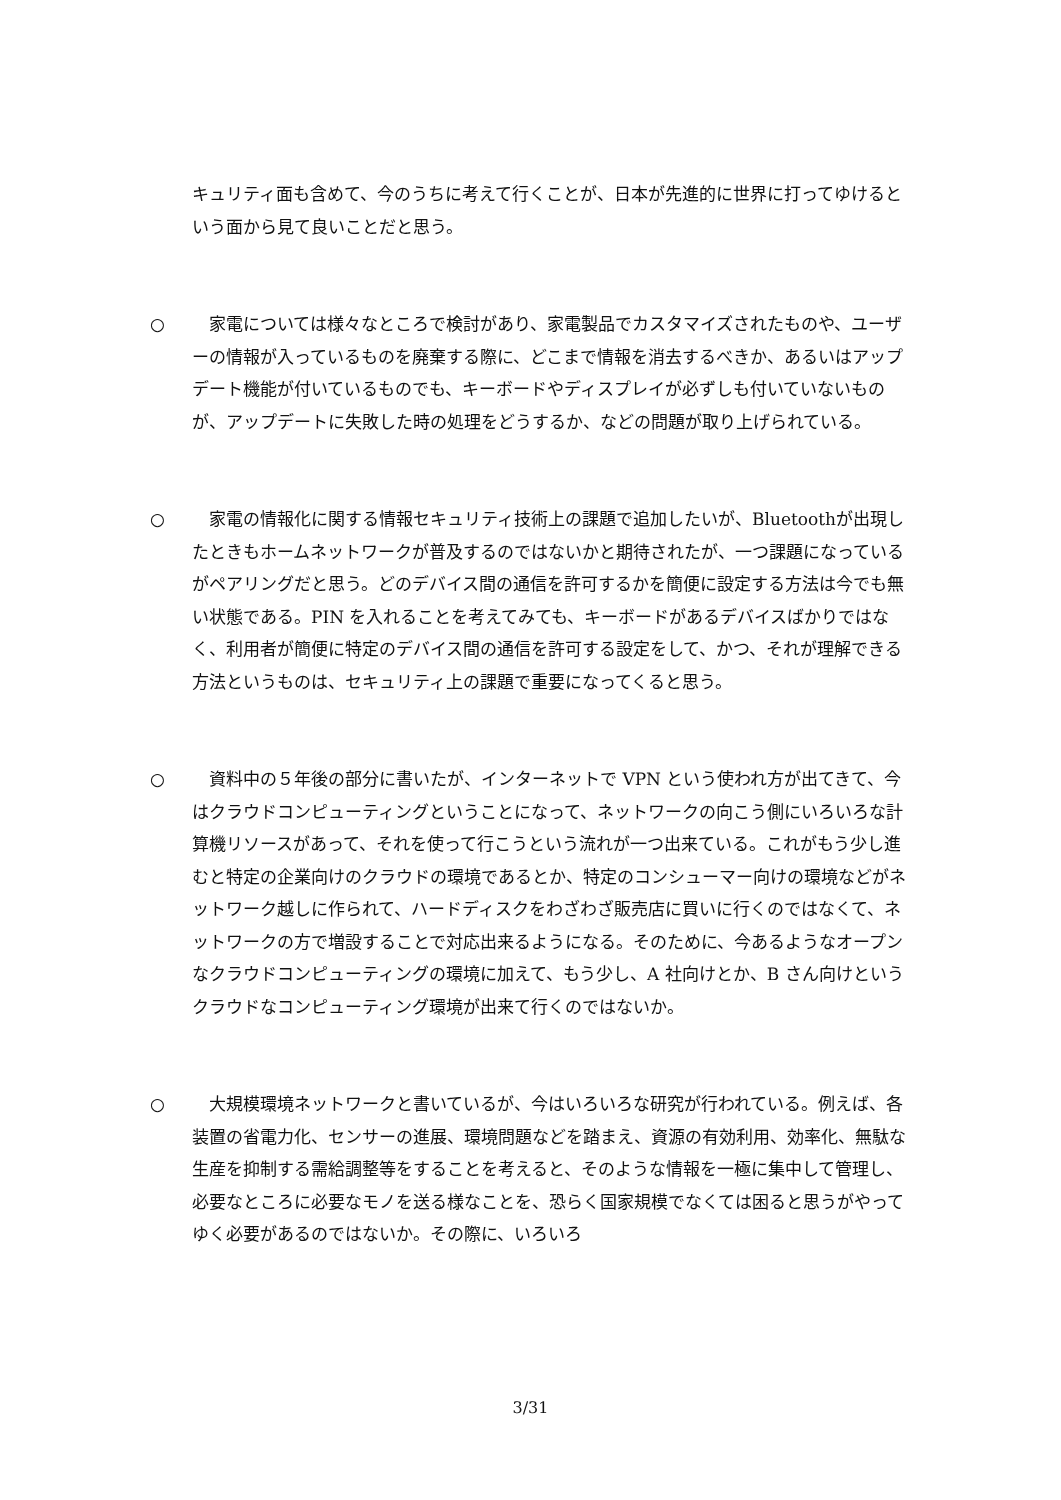キュリティ面も含めて、今のうちに考えて行くことが、日本が先進的に世界に打ってゆけるという面から見て良いことだと思う。
○　家電については様々なところで検討があり、家電製品でカスタマイズされたものや、ユーザーの情報が入っているものを廃棄する際に、どこまで情報を消去するべきか、あるいはアップデート機能が付いているものでも、キーボードやディスプレイが必ずしも付いていないものが、アップデートに失敗した時の処理をどうするか、などの問題が取り上げられている。
○　家電の情報化に関する情報セキュリティ技術上の課題で追加したいが、Bluetoothが出現したときもホームネットワークが普及するのではないかと期待されたが、一つ課題になっているがペアリングだと思う。どのデバイス間の通信を許可するかを簡便に設定する方法は今でも無い状態である。PIN を入れることを考えてみても、キーボードがあるデバイスばかりではなく、利用者が簡便に特定のデバイス間の通信を許可する設定をして、かつ、それが理解できる方法というものは、セキュリティ上の課題で重要になってくると思う。
○　資料中の５年後の部分に書いたが、インターネットで VPN という使われ方が出てきて、今はクラウドコンピューティングということになって、ネットワークの向こう側にいろいろな計算機リソースがあって、それを使って行こうという流れが一つ出来ている。これがもう少し進むと特定の企業向けのクラウドの環境であるとか、特定のコンシューマー向けの環境などがネットワーク越しに作られて、ハードディスクをわざわざ販売店に買いに行くのではなくて、ネットワークの方で増設することで対応出来るようになる。そのために、今あるようなオープンなクラウドコンピューティングの環境に加えて、もう少し、A 社向けとか、B さん向けというクラウドなコンピューティング環境が出来て行くのではないか。
○　大規模環境ネットワークと書いているが、今はいろいろな研究が行われている。例えば、各装置の省電力化、センサーの進展、環境問題などを踏まえ、資源の有効利用、効率化、無駄な生産を抑制する需給調整等をすることを考えると、そのような情報を一極に集中して管理し、必要なところに必要なモノを送る様なことを、恐らく国家規模でなくては困ると思うがやってゆく必要があるのではないか。その際に、いろいろ
3/31